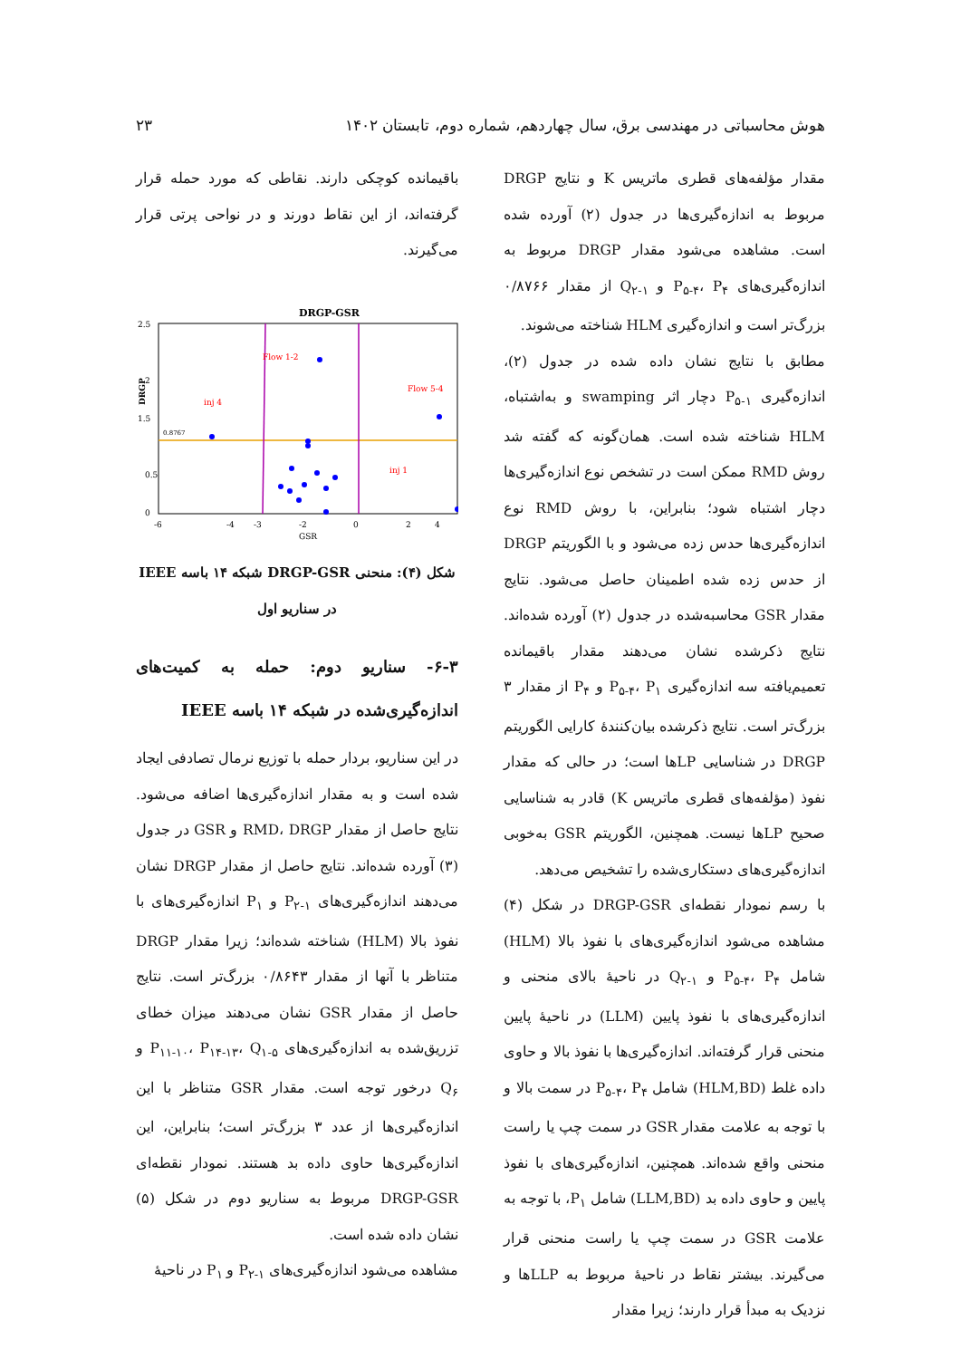هوش محاسباتی در مهندسی برق، سال چهاردهم، شماره دوم، تابستان ۱۴۰۲ ۲۳
مقدار مؤلفه‌های قطری ماتریس K و نتایج DRGP مربوط به اندازه‌گیری‌ها در جدول (۲) آورده شده است. مشاهده می‌شود مقدار DRGP مربوط به اندازه‌گیری‌های P<sub>۵-۴</sub>، P<sub>۴</sub> و Q<sub>۲-۱</sub> از مقدار ۰/۸۷۶۶ بزرگ‌تر است و اندازه‌گیری HLM شناخته می‌شوند.
مطابق با نتایج نشان داده شده در جدول (۲)، اندازه‌گیری P<sub>۵-۱</sub> دچار اثر swamping و به‌اشتباه، HLM شناخته شده است. همان‌گونه که گفته شد روش RMD ممکن است در تشخص نوع اندازه‌گیری‌ها دچار اشتباه شود؛ بنابراین، با روش RMD نوع اندازه‌گیری‌ها حدس زده می‌شود و با الگوریتم DRGP از حدس زده شده اطمینان حاصل می‌شود. نتایج مقدار GSR محاسبه‌شده در جدول (۲) آورده شده‌اند. نتایج ذکرشده نشان می‌دهند مقدار باقیمانده تعمیم‌یافته سه اندازه‌گیری P<sub>۵-۴</sub>، P<sub>۱</sub> و P<sub>۴</sub> از مقدار ۳ بزرگ‌تر است. نتایج ذکرشده بیان‌کنندهٔ کارایی الگوریتم DRGP در شناسایی LPها است؛ در حالی که مقدار نفوذ (مؤلفه‌های قطری ماتریس K) قادر به شناسایی صحیح LPها نیست. همچنین، الگوریتم GSR به‌خوبی اندازه‌گیری‌های دستکاری‌شده را تشخیص می‌دهد.
با رسم نمودار نقطه‌ای DRGP-GSR در شکل (۴) مشاهده می‌شود اندازه‌گیری‌های با نفوذ بالا (HLM) شامل P<sub>۵-۴</sub>، P<sub>۴</sub> و Q<sub>۲-۱</sub> در ناحیهٔ بالای منحنی و اندازه‌گیری‌های با نفوذ پایین (LLM) در ناحیهٔ پایین منحنی قرار گرفته‌اند. اندازه‌گیری‌ها با نفوذ بالا و حاوی داده غلط (HLM,BD) شامل P<sub>۵-۴</sub>، P<sub>۴</sub> در سمت بالا و با توجه به علامت مقدار GSR در سمت چپ یا راست منحنی واقع شده‌اند. همچنین، اندازه‌گیری‌های با نفوذ پایین و حاوی داده بد (LLM,BD) شامل P<sub>۱</sub>، با توجه به علامت GSR در سمت چپ یا راست منحنی قرار می‌گیرند. بیشتر نقاط در ناحیهٔ مربوط به LLPها و نزدیک به مبدأ قرار دارند؛ زیرا مقدار
باقیمانده کوچکی دارند. نقاطی که مورد حمله قرار گرفته‌اند، از این نقاط دورند و در نواحی پرتی قرار می‌گیرند.
DRGP-GSR
Flow 1-2
Flow 5-4
inj 4
inj 1
0.8767
2.5
2
1.5
0.5
0
-6
-4
-3
-2
0
2
4
GSR
DRGP
شکل (۴): منحنی DRGP-GSR شبکه ۱۴ باسه IEEE در سناریو اول
۶-۳- سناریو دوم: حمله به کمیت‌های اندازه‌گیری‌شده در شبکه ۱۴ باسه IEEE
در این سناریو، بردار حمله با توزیع نرمال تصادفی ایجاد شده است و به مقدار اندازه‌گیری‌ها اضافه می‌شود. نتایج حاصل از مقدار RMD، DRGP و GSR در جدول (۳) آورده شده‌اند. نتایج حاصل از مقدار DRGP نشان می‌دهند اندازه‌گیری‌های P<sub>۲-۱</sub> و P<sub>۱</sub> اندازه‌گیری‌های با نفوذ بالا (HLM) شناخته شده‌اند؛ زیرا مقدار DRGP متناظر با آنها از مقدار ۰/۸۶۴۳ بزرگ‌تر است. نتایج حاصل از مقدار GSR نشان می‌دهند میزان خطای تزریق‌شده به اندازه‌گیری‌های P<sub>۱۱-۱۰</sub>، P<sub>۱۴-۱۳</sub>، Q<sub>۱-۵</sub> و Q<sub>۶</sub> درخور توجه است. مقدار GSR متناظر با این اندازه‌گیری‌ها از عدد ۳ بزرگ‌تر است؛ بنابراین، این اندازه‌گیری‌ها حاوی داده بد هستند. نمودار نقطه‌ای DRGP-GSR مربوط به سناریو دوم در شکل (۵) نشان داده شده است.
مشاهده می‌شود اندازه‌گیری‌های P<sub>۲-۱</sub> و P<sub>۱</sub> در ناحیهٔ